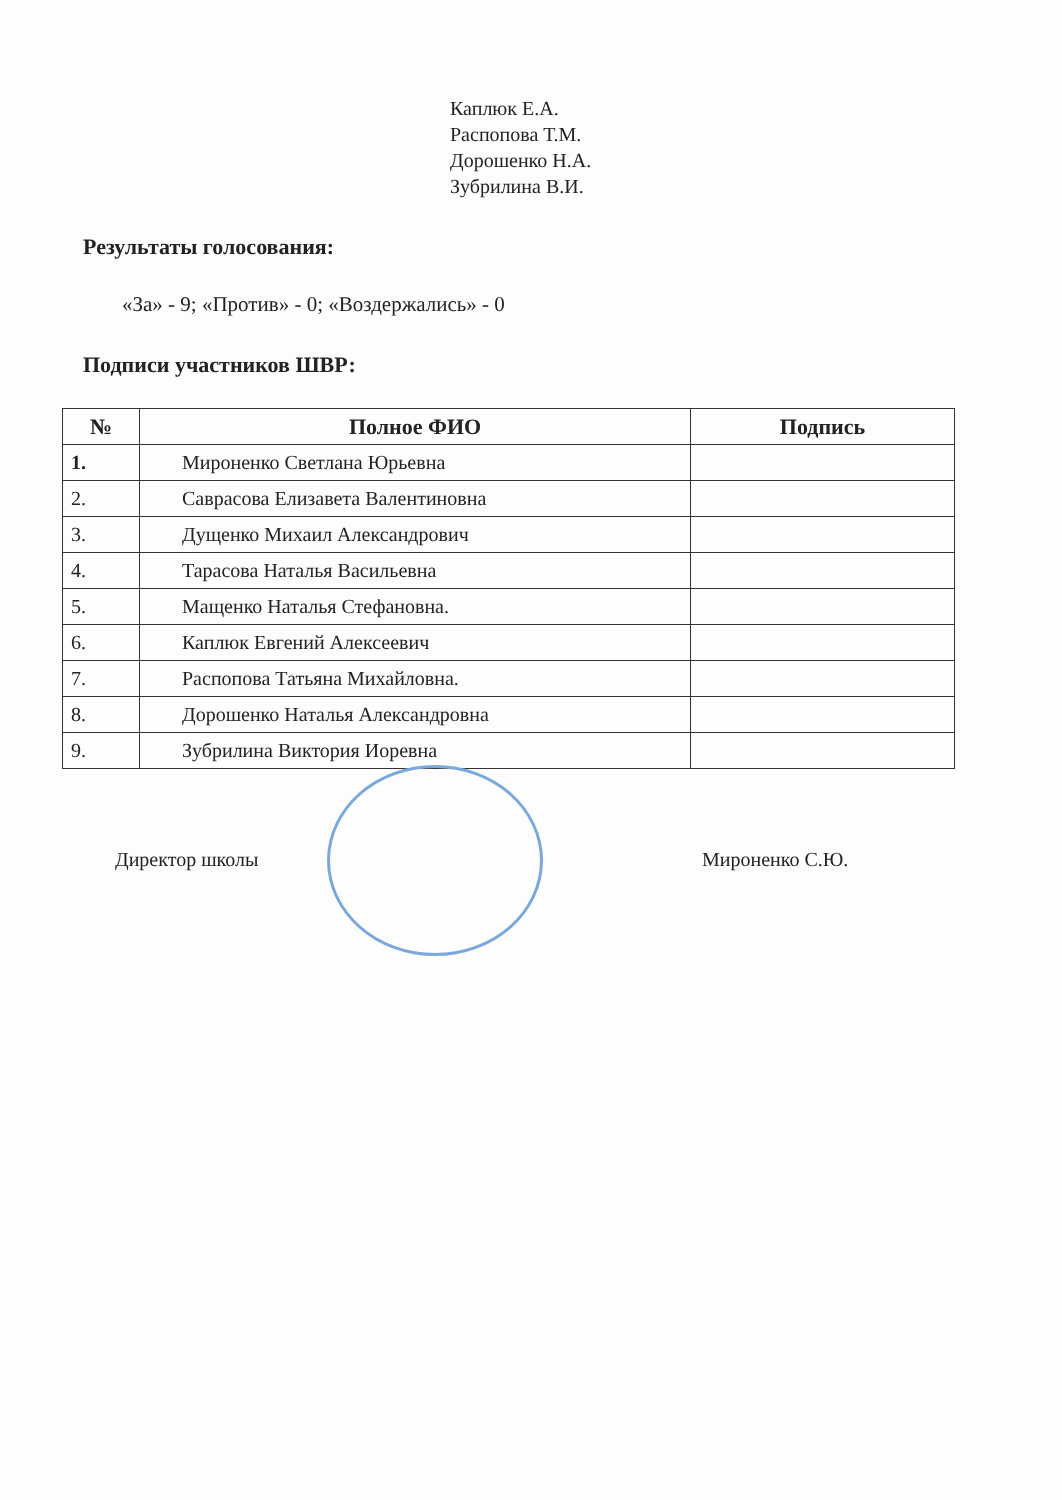Каплюк Е.А.
Распопова Т.М.
Дорошенко Н.А.
Зубрилина В.И.
Результаты голосования:
«За» - 9; «Против» - 0; «Воздержались» - 0
Подписи участников ШВР:
| № | Полное ФИО | Подпись |
| --- | --- | --- |
| 1. | Мироненко Светлана Юрьевна | |
| 2. | Саврасова Елизавета Валентиновна | |
| 3. | Дущенко Михаил Александрович | |
| 4. | Тарасова Наталья Васильевна | |
| 5. | Мащенко Наталья Стефановна. | |
| 6. | Каплюк Евгений Алексеевич | |
| 7. | Распопова Татьяна Михайловна. | |
| 8. | Дорошенко Наталья Александровна | |
| 9. | Зубрилина Виктория Иоревна | |
Директор школы Мироненко С.Ю.